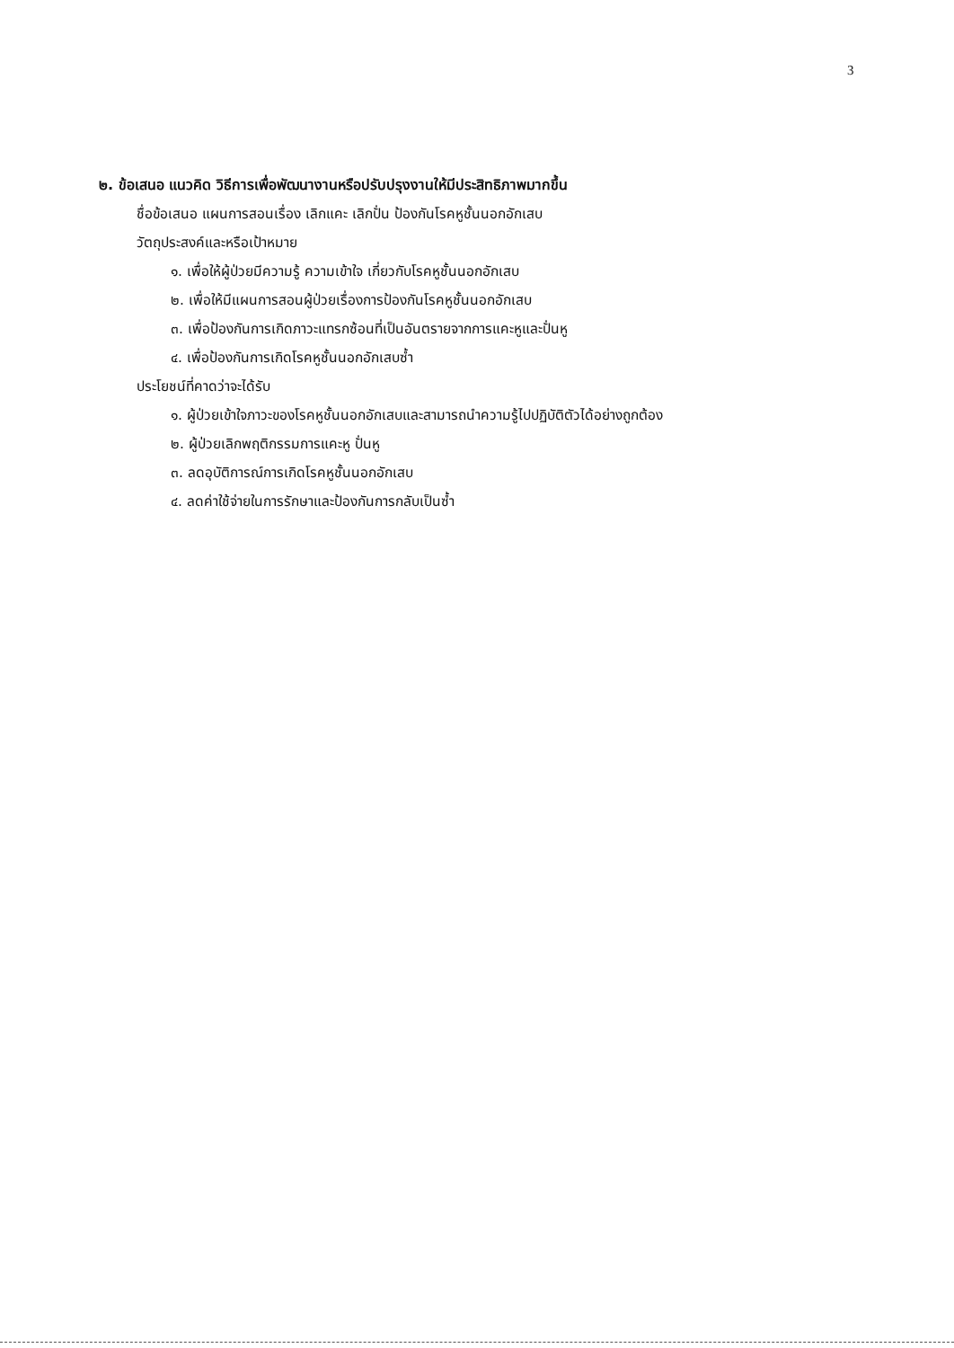3
๒. ข้อเสนอ แนวคิด วิธีการเพื่อพัฒนางานหรือปรับปรุงงานให้มีประสิทธิภาพมากขึ้น
ชื่อข้อเสนอ แผนการสอนเรื่อง เลิกแคะ เลิกปั่น ป้องกันโรคหูชั้นนอกอักเสบ
วัตถุประสงค์และหรือเป้าหมาย
๑. เพื่อให้ผู้ป่วยมีความรู้ ความเข้าใจ เกี่ยวกับโรคหูชั้นนอกอักเสบ
๒. เพื่อให้มีแผนการสอนผู้ป่วยเรื่องการป้องกันโรคหูชั้นนอกอักเสบ
๓. เพื่อป้องกันการเกิดภาวะแทรกซ้อนที่เป็นอันตรายจากการแคะหูและปั่นหู
๔. เพื่อป้องกันการเกิดโรคหูชั้นนอกอักเสบซ้ำ
ประโยชน์ที่คาดว่าจะได้รับ
๑. ผู้ป่วยเข้าใจภาวะของโรคหูชั้นนอกอักเสบและสามารถนำความรู้ไปปฏิบัติตัวได้อย่างถูกต้อง
๒. ผู้ป่วยเลิกพฤติกรรมการแคะหู ปั่นหู
๓. ลดอุบัติการณ์การเกิดโรคหูชั้นนอกอักเสบ
๔. ลดค่าใช้จ่ายในการรักษาและป้องกันการกลับเป็นซ้ำ